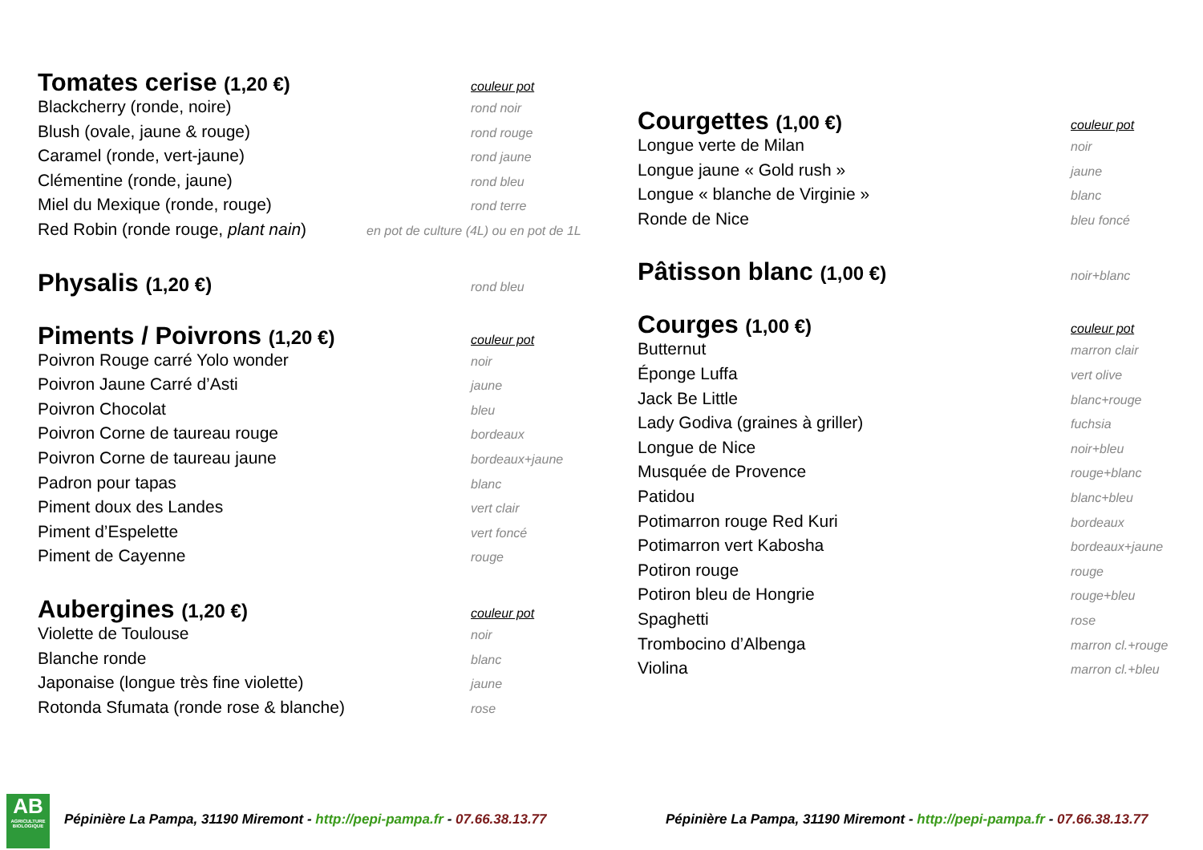Tomates cerise (1,20 €) couleur pot
Blackcherry (ronde, noire) rond noir
Blush (ovale, jaune & rouge) rond rouge
Caramel (ronde, vert-jaune) rond jaune
Clémentine (ronde, jaune) rond bleu
Miel du Mexique (ronde, rouge) rond terre
Red Robin (ronde rouge, plant nain) en pot de culture (4L) ou en pot de 1L
Physalis (1,20 €) rond bleu
Piments / Poivrons (1,20 €) couleur pot
Poivron Rouge carré Yolo wonder noir
Poivron Jaune Carré d’Asti jaune
Poivron Chocolat bleu
Poivron Corne de taureau rouge bordeaux
Poivron Corne de taureau jaune bordeaux+jaune
Padron pour tapas blanc
Piment doux des Landes vert clair
Piment d’Espelette vert foncé
Piment de Cayenne rouge
Aubergines (1,20 €) couleur pot
Violette de Toulouse noir
Blanche ronde blanc
Japonaise (longue très fine violette) jaune
Rotonda Sfumata (ronde rose & blanche) rose
Courgettes (1,00 €) couleur pot
Longue verte de Milan noir
Longue jaune « Gold rush » jaune
Longue « blanche de Virginie » blanc
Ronde de Nice bleu foncé
Pâtisson blanc (1,00 €) noir+blanc
Courges (1,00 €) couleur pot
Butternut marron clair
Éponge Luffa vert olive
Jack Be Little blanc+rouge
Lady Godiva (graines à griller) fuchsia
Longue de Nice noir+bleu
Musquée de Provence rouge+blanc
Patidou blanc+bleu
Potimarron rouge Red Kuri bordeaux
Potimarron vert Kabosha bordeaux+jaune
Potiron rouge rouge
Potiron bleu de Hongrie rouge+bleu
Spaghetti rose
Trombocino d’Albenga marron cl.+rouge
Violina marron cl.+bleu
AB
AGRICULTURE BIOLOGIQUE
Pépinière La Pampa, 31190 Miremont - http://pepi-pampa.fr - 07.66.38.13.77
Pépinière La Pampa, 31190 Miremont - http://pepi-pampa.fr - 07.66.38.13.77